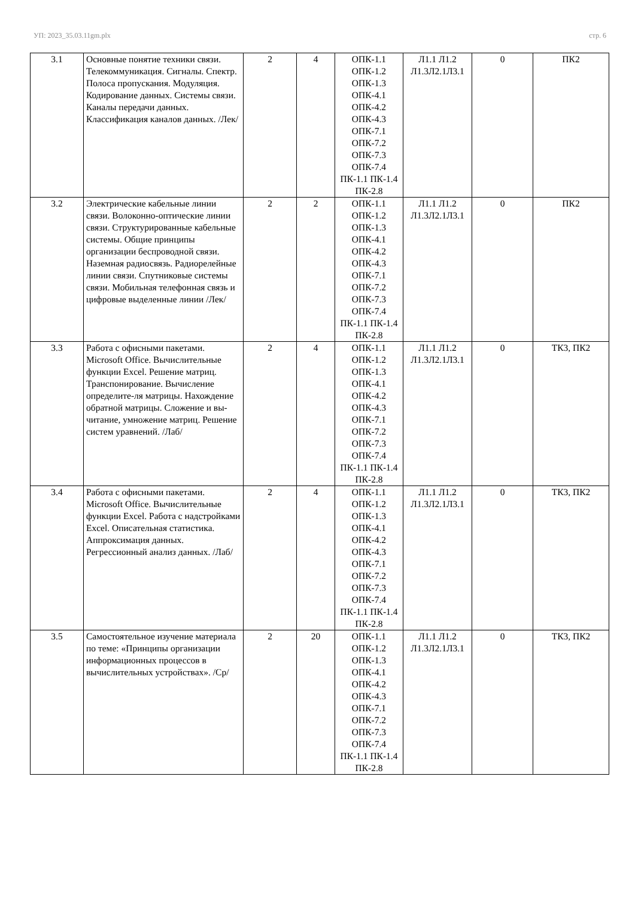УП: 2023_35.03.11gm.plx стр. 6
| 3.1 | Основные понятие техники связи. Телекоммуникация. Сигналы. Спектр. Полоса пропускания. Модуляция. Кодирование данных. Системы связи. Каналы передачи данных. Классификация каналов данных. /Лек/ | 2 | 4 | ОПК-1.1 ОПК-1.2 ОПК-1.3 ОПК-4.1 ОПК-4.2 ОПК-4.3 ОПК-7.1 ОПК-7.2 ОПК-7.3 ОПК-7.4 ПК-1.1 ПК-1.4 ПК-2.8 | Л1.1 Л1.2 Л1.3Л2.1Л3.1 | 0 | ПК2 |
| 3.2 | Электрические кабельные линии связи. Волоконно-оптические линии связи. Структурированные кабельные системы. Общие принципы организации беспроводной связи. Наземная радиосвязь. Радиорелейные линии связи. Спутниковые системы связи. Мобильная телефонная связь и цифровые выделенные линии /Лек/ | 2 | 2 | ОПК-1.1 ОПК-1.2 ОПК-1.3 ОПК-4.1 ОПК-4.2 ОПК-4.3 ОПК-7.1 ОПК-7.2 ОПК-7.3 ОПК-7.4 ПК-1.1 ПК-1.4 ПК-2.8 | Л1.1 Л1.2 Л1.3Л2.1Л3.1 | 0 | ПК2 |
| 3.3 | Работа с офисными пакетами. Microsoft Office. Вычислительные функции Excel. Решение матриц. Транспонирование. Вычисление определите-ля матрицы. Нахождение обратной матрицы. Сложение и вы-читание, умножение матриц. Решение систем уравнений. /Лаб/ | 2 | 4 | ОПК-1.1 ОПК-1.2 ОПК-1.3 ОПК-4.1 ОПК-4.2 ОПК-4.3 ОПК-7.1 ОПК-7.2 ОПК-7.3 ОПК-7.4 ПК-1.1 ПК-1.4 ПК-2.8 | Л1.1 Л1.2 Л1.3Л2.1Л3.1 | 0 | ТК3, ПК2 |
| 3.4 | Работа с офисными пакетами. Microsoft Office. Вычислительные функции Excel. Работа с надстройками Excel. Описательная статистика. Аппроксимация данных. Регрессионный анализ данных. /Лаб/ | 2 | 4 | ОПК-1.1 ОПК-1.2 ОПК-1.3 ОПК-4.1 ОПК-4.2 ОПК-4.3 ОПК-7.1 ОПК-7.2 ОПК-7.3 ОПК-7.4 ПК-1.1 ПК-1.4 ПК-2.8 | Л1.1 Л1.2 Л1.3Л2.1Л3.1 | 0 | ТК3, ПК2 |
| 3.5 | Самостоятельное изучение материала по теме: «Принципы организации информационных процессов в вычислительных устройствах». /Ср/ | 2 | 20 | ОПК-1.1 ОПК-1.2 ОПК-1.3 ОПК-4.1 ОПК-4.2 ОПК-4.3 ОПК-7.1 ОПК-7.2 ОПК-7.3 ОПК-7.4 ПК-1.1 ПК-1.4 ПК-2.8 | Л1.1 Л1.2 Л1.3Л2.1Л3.1 | 0 | ТК3, ПК2 |